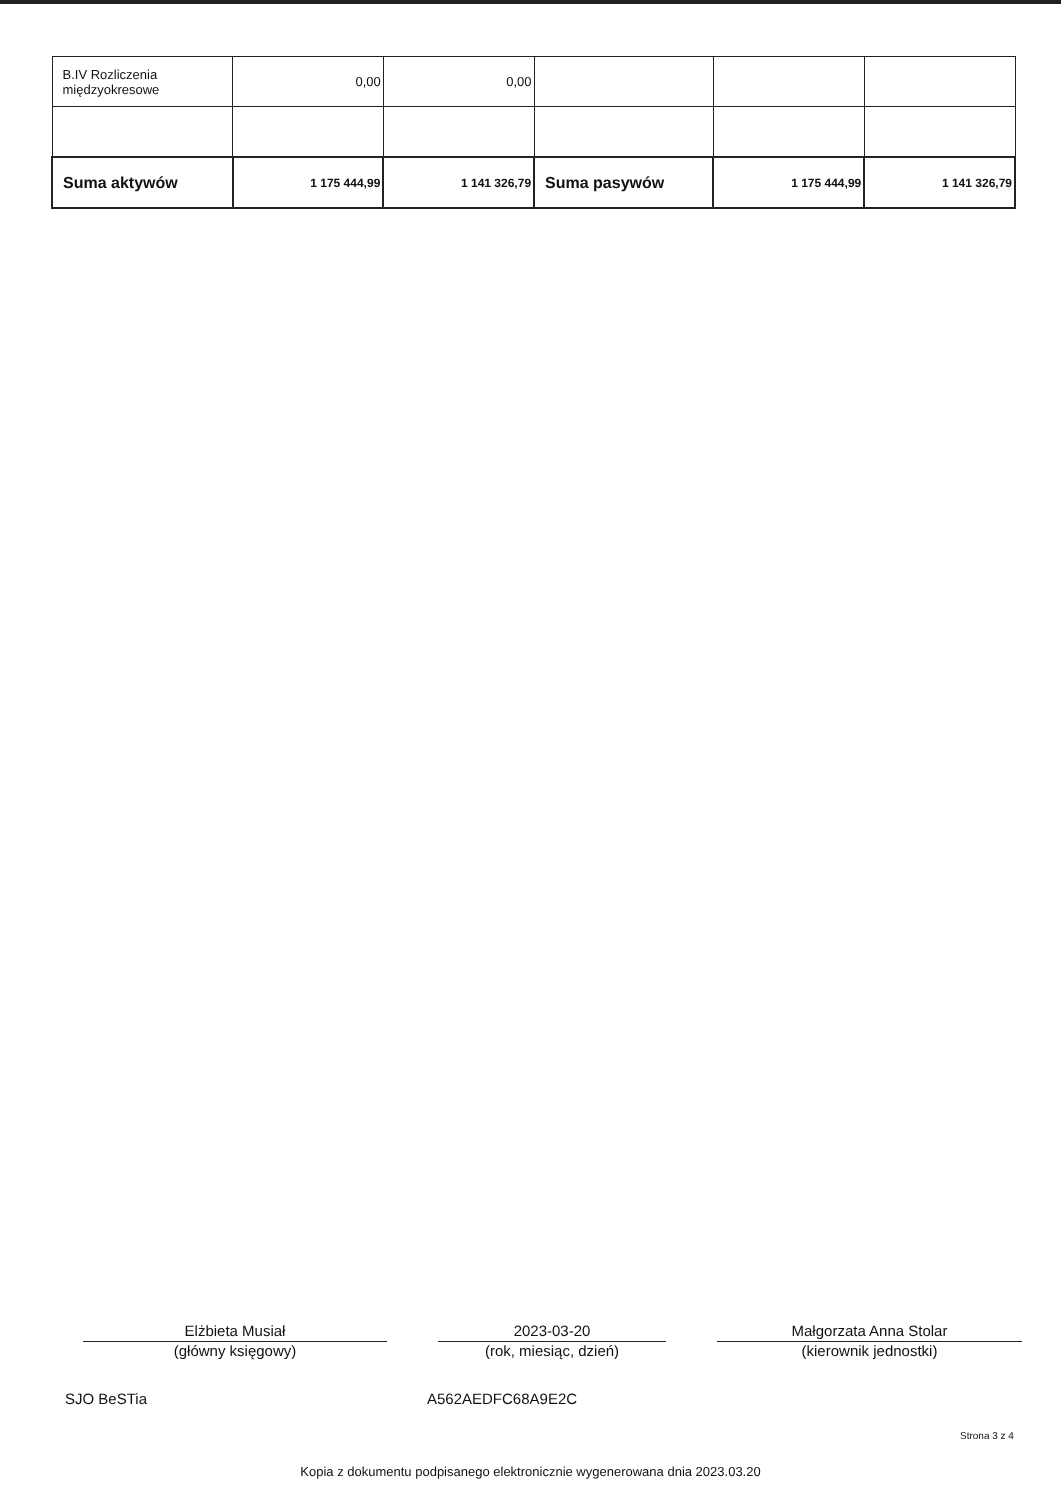| B.IV Rozliczenia międzyokresowe | 0,00 | 0,00 | | | |
| Suma aktywów | 1 175 444,99 | 1 141 326,79 | Suma pasywów | 1 175 444,99 | 1 141 326,79 |
Elżbieta Musiał
(główny księgowy)
2023-03-20
(rok, miesiąc, dzień)
Małgorzata Anna Stolar
(kierownik jednostki)
SJO BeSTia A562AEDFC68A9E2C
Strona 3 z 4
Kopia z dokumentu podpisanego elektronicznie wygenerowana dnia 2023.03.20